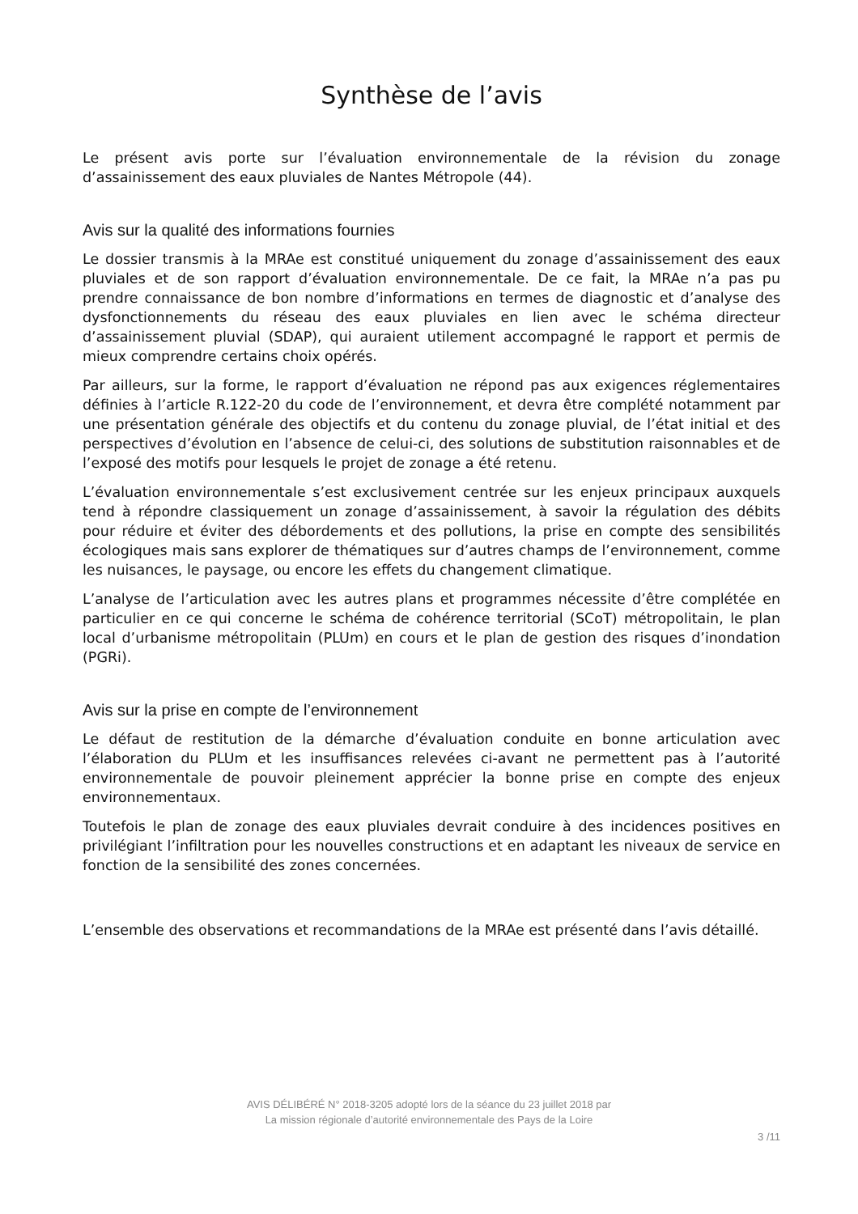Synthèse de l’avis
Le présent avis porte sur l’évaluation environnementale de la révision du zonage d’assainissement des eaux pluviales de Nantes Métropole (44).
Avis sur la qualité des informations fournies
Le dossier transmis à la MRAe est constitué uniquement du zonage d’assainissement des eaux pluviales et de son rapport d’évaluation environnementale. De ce fait, la MRAe n’a pas pu prendre connaissance de bon nombre d’informations en termes de diagnostic et d’analyse des dysfonctionnements du réseau des eaux pluviales en lien avec le schéma directeur d’assainissement pluvial (SDAP), qui auraient utilement accompagné le rapport et permis de mieux comprendre certains choix opérés.
Par ailleurs, sur la forme, le rapport d’évaluation ne répond pas aux exigences réglementaires définies à l’article R.122-20 du code de l’environnement, et devra être complété notamment par une présentation générale des objectifs et du contenu du zonage pluvial, de l’état initial et des perspectives d’évolution en l’absence de celui-ci, des solutions de substitution raisonnables et de l’exposé des motifs pour lesquels le projet de zonage a été retenu.
L’évaluation environnementale s’est exclusivement centrée sur les enjeux principaux auxquels tend à répondre classiquement un zonage d’assainissement, à savoir la régulation des débits pour réduire et éviter des débordements et des pollutions, la prise en compte des sensibilités écologiques mais sans explorer de thématiques sur d’autres champs de l’environnement, comme les nuisances, le paysage, ou encore les effets du changement climatique.
L’analyse de l’articulation avec les autres plans et programmes nécessite d’être complétée en particulier en ce qui concerne le schéma de cohérence territorial (SCoT) métropolitain, le plan local d’urbanisme métropolitain (PLUm) en cours et le plan de gestion des risques d’inondation (PGRi).
Avis sur la prise en compte de l’environnement
Le défaut de restitution de la démarche d’évaluation conduite en bonne articulation avec l’élaboration du PLUm et les insuffisances relevées ci-avant ne permettent pas à l’autorité environnementale de pouvoir pleinement apprécier la bonne prise en compte des enjeux environnementaux.
Toutefois le plan de zonage des eaux pluviales devrait conduire à des incidences positives en privilégiant l’infiltration pour les nouvelles constructions et en adaptant les niveaux de service en fonction de la sensibilité des zones concernées.
L’ensemble des observations et recommandations de la MRAe est présenté dans l’avis détaillé.
AVIS DÉLIBÉRÉ N° 2018-3205 adopté lors de la séance du 23 juillet 2018 par
La mission régionale d’autorité environnementale des Pays de la Loire
3 /11